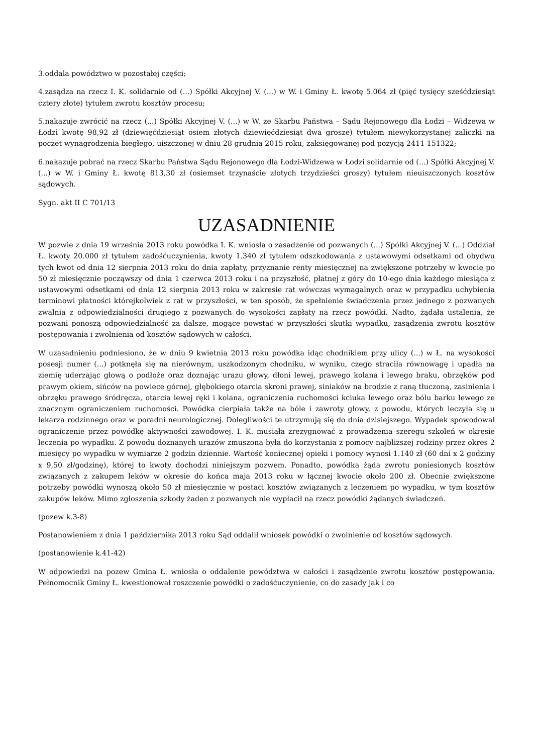3.oddala powództwo w pozostałej części;
4.zasądza na rzecz I. K. solidarnie od (...) Spółki Akcyjnej V. (...) w W. i Gminy Ł. kwotę 5.064 zł (pięć tysięcy sześćdziesiąt cztery złote) tytułem zwrotu kosztów procesu;
5.nakazuje zwrócić na rzecz (...) Spółki Akcyjnej V. (...) w W. ze Skarbu Państwa – Sądu Rejonowego dla Łodzi – Widzewa w Łodzi kwotę 98,92 zł (dziewięćdziesiąt osiem złotych dziewięćdziesiąt dwa grosze) tytułem niewykorzystanej zaliczki na poczet wynagrodzenia biegłego, uiszczonej w dniu 28 grudnia 2015 roku, zaksięgowanej pod pozycją 2411 151322;
6.nakazuje pobrać na rzecz Skarbu Państwa Sądu Rejonowego dla Łodzi-Widzewa w Łodzi solidarnie od (...) Spółki Akcyjnej V. (...) w W. i Gminy Ł. kwotę 813,30 zł (osiemset trzynaście złotych trzydzieści groszy) tytułem nieuiszczonych kosztów sądowych.
Sygn. akt II C 701/13
UZASADNIENIE
W pozwie z dnia 19 września 2013 roku powódka I. K. wniosła o zasadzenie od pozwanych (...) Spółki Akcyjnej V. (...) Oddział Ł. kwoty 20.000 zł tytułem zadośćuczynienia, kwoty 1.340 zł tytułem odszkodowania z ustawowymi odsetkami od obydwu tych kwot od dnia 12 sierpnia 2013 roku do dnia zapłaty, przyznanie renty miesięcznej na zwiększone potrzeby w kwocie po 50 zł miesięcznie począwszy od dnia 1 czerwca 2013 roku i na przyszłość, płatnej z góry do 10-ego dnia każdego miesiąca z ustawowymi odsetkami od dnia 12 sierpnia 2013 roku w zakresie rat wówczas wymagalnych oraz w przypadku uchybienia terminowi płatności którejkolwiek z rat w przyszłości, w ten sposób, że spełnienie świadczenia przez jednego z pozwanych zwalnia z odpowiedzialności drugiego z pozwanych do wysokości zapłaty na rzecz powódki. Nadto, żądała ustalenia, że pozwani ponoszą odpowiedzialność za dalsze, mogące powstać w przyszłości skutki wypadku, zasądzenia zwrotu kosztów postępowania i zwolnienia od kosztów sądowych w całości.
W uzasadnieniu podniesiono, że w dniu 9 kwietnia 2013 roku powódka idąc chodnikiem przy ulicy (...) w Ł. na wysokości posesji numer (...) potknęła się na nierównym, uszkodzonym chodniku, w wyniku, czego straciła równowagę i upadła na ziemię uderzając głową o podłoże oraz doznając urazu głowy, dłoni lewej, prawego kolana i lewego braku, obrzęków pod prawym okiem, sińców na powiece górnej, głębokiego otarcia skroni prawej, siniaków na brodzie z raną tłuczoną, zasinienia i obrzęku prawego śródręcza, otarcia lewej ręki i kolana, ograniczenia ruchomości kciuka lewego oraz bólu barku lewego ze znacznym ograniczeniem ruchomości. Powódka cierpiała także na bóle i zawroty głowy, z powodu, których leczyła się u lekarza rodzinnego oraz w poradni neurologicznej. Dolegliwości te utrzymują się do dnia dzisiejszego. Wypadek spowodował ograniczenie przez powódkę aktywności zawodowej. I. K. musiała zrezygnować z prowadzenia szeregu szkoleń w okresie leczenia po wypadku. Z powodu doznanych urazów zmuszona była do korzystania z pomocy najbliższej rodziny przez okres 2 miesięcy po wypadku w wymiarze 2 godzin dziennie. Wartość koniecznej opieki i pomocy wynosi 1.140 zł (60 dni x 2 godziny x 9,50 zł/godzinę), której to kwoty dochodzi niniejszym pozwem. Ponadto, powódka żąda zwrotu poniesionych kosztów związanych z zakupem leków w okresie do końca maja 2013 roku w łącznej kwocie około 200 zł. Obecnie zwiększone potrzeby powódki wynoszą około 50 zł miesięcznie w postaci kosztów związanych z leczeniem po wypadku, w tym kosztów zakupów leków. Mimo zgłoszenia szkody żaden z pozwanych nie wypłacił na rzecz powódki żądanych świadczeń.
(pozew k.3-8)
Postanowieniem z dnia 1 października 2013 roku Sąd oddalił wniosek powódki o zwolnienie od kosztów sądowych.
(postanowienie k.41-42)
W odpowiedzi na pozew Gmina Ł. wniosła o oddalenie powództwa w całości i zasądzenie zwrotu kosztów postępowania. Pełnomocnik Gminy Ł. kwestionował roszczenie powódki o zadośćuczynienie, co do zasady jak i co